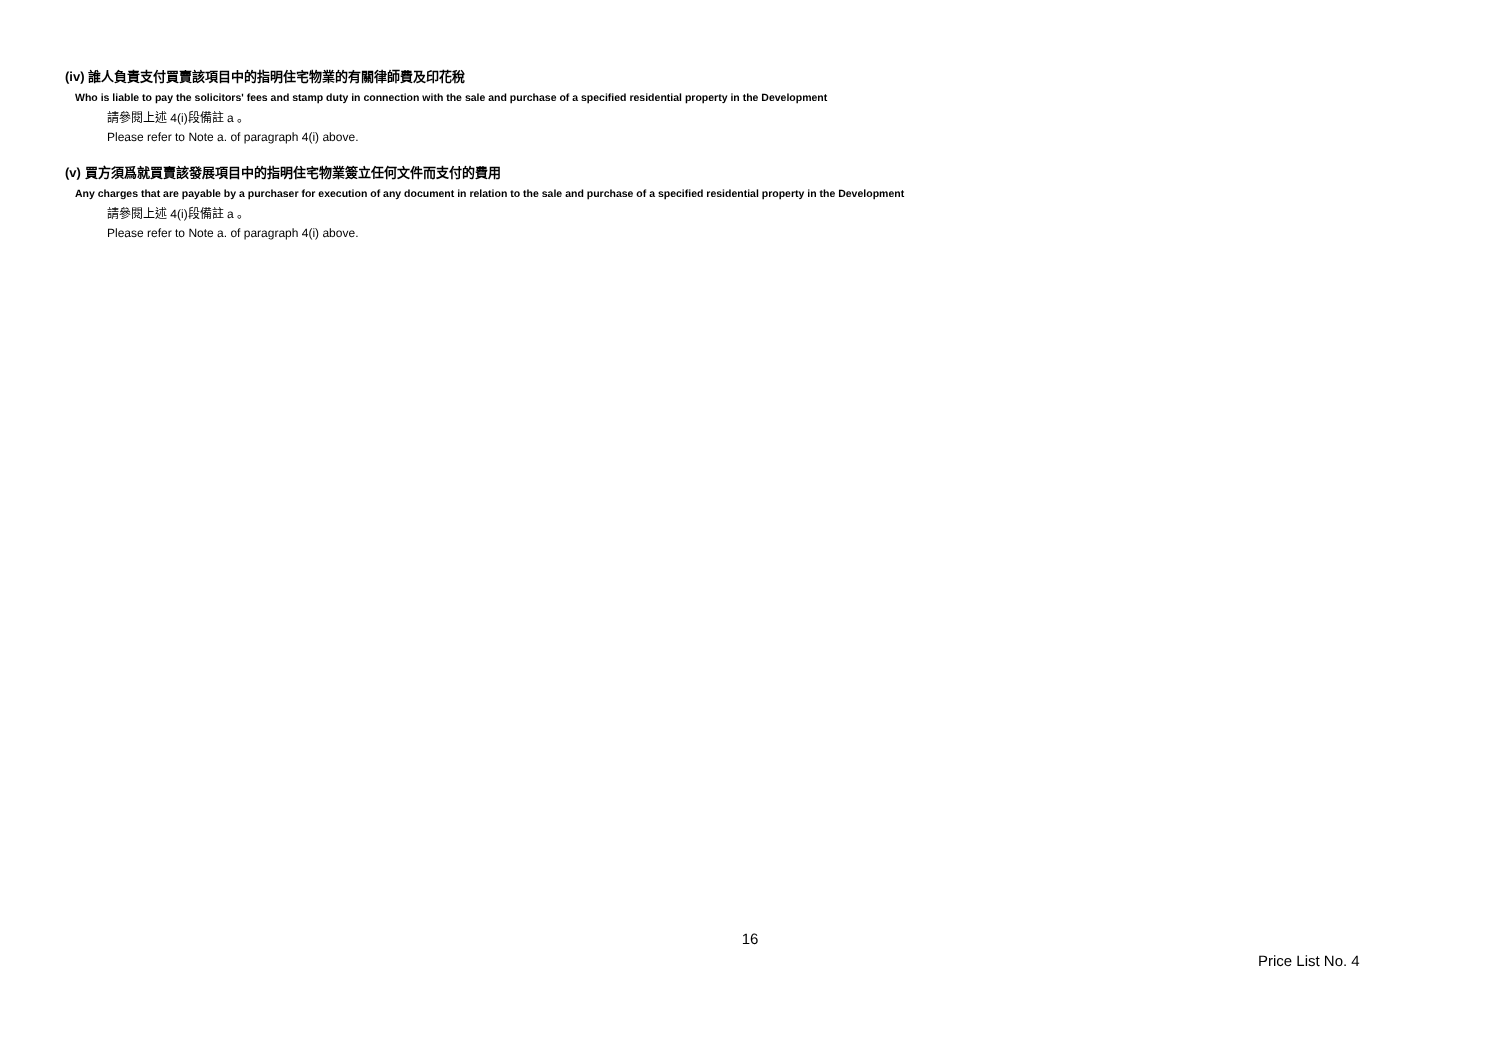(iv) 誰人負責支付買賣該項目中的指明住宅物業的有關律師費及印花稅
Who is liable to pay the solicitors' fees and stamp duty in connection with the sale and purchase of a specified residential property in the Development
請參閱上述 4(i)段備註 a 。
Please refer to Note a. of paragraph 4(i) above.
(v) 買方須爲就買賣該發展項目中的指明住宅物業簽立任何文件而支付的費用
Any charges that are payable by a purchaser for execution of any document in relation to the sale and purchase of a specified residential property in the Development
請參閱上述 4(i)段備註 a 。
Please refer to Note a. of paragraph 4(i) above.
16
Price List No. 4